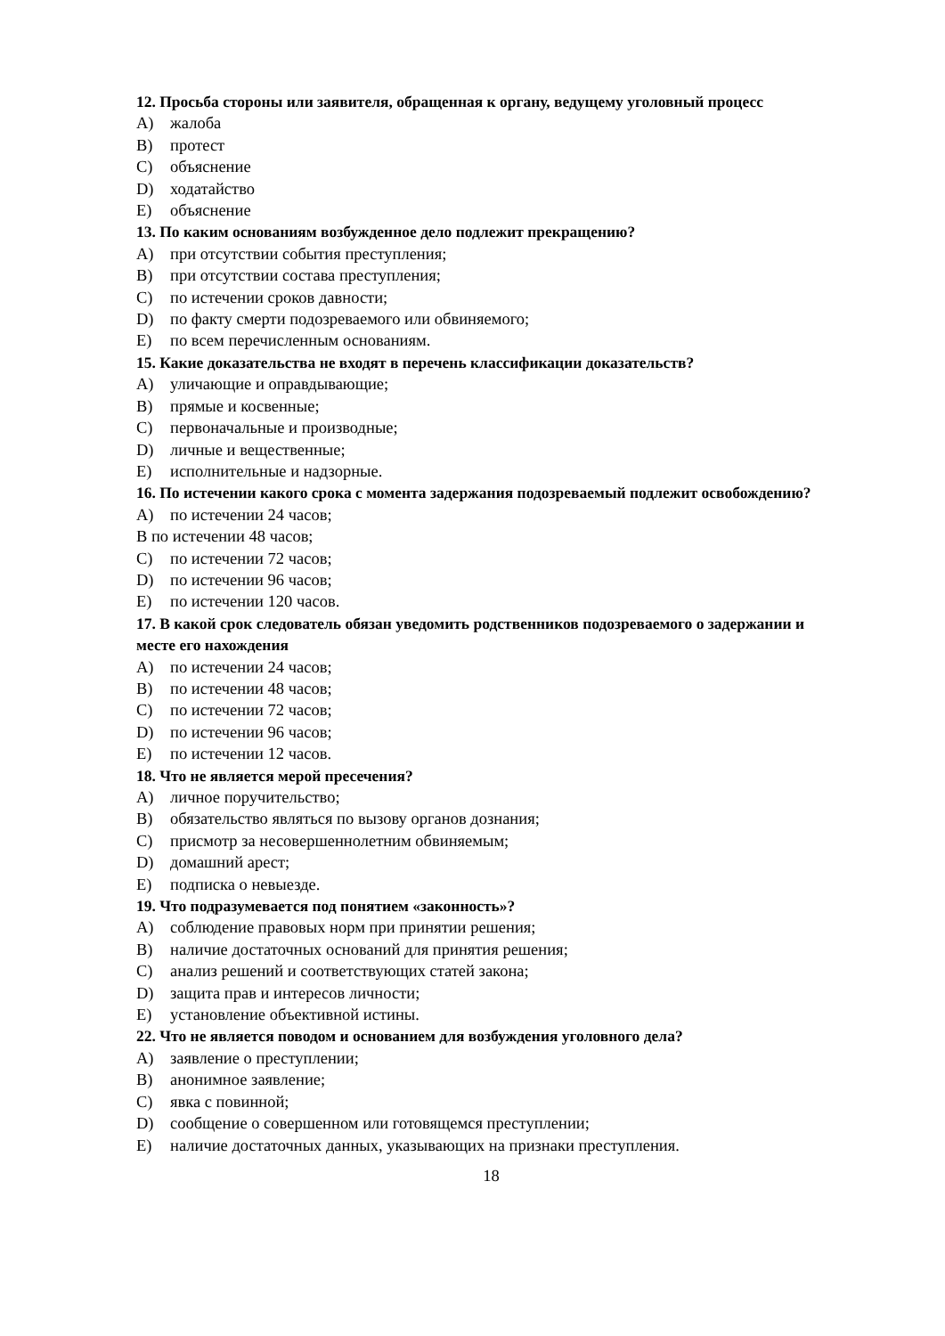12. Просьба стороны или заявителя, обращенная к органу, ведущему уголовный процесс
A) жалоба
B) протест
C) объяснение
D) ходатайство
E) объяснение
13. По каким основаниям возбужденное дело подлежит прекращению?
A) при отсутствии события преступления;
B) при отсутствии состава преступления;
C) по истечении сроков давности;
D) по факту смерти подозреваемого или обвиняемого;
E) по всем перечисленным основаниям.
15. Какие доказательства не входят в перечень классификации доказательств?
A) уличающие и оправдывающие;
B) прямые и косвенные;
C) первоначальные и производные;
D) личные и вещественные;
E) исполнительные и надзорные.
16. По истечении какого срока с момента задержания подозреваемый подлежит освобождению?
A) по истечении 24 часов;
В по истечении 48 часов;
C) по истечении 72 часов;
D) по истечении 96 часов;
E) по истечении 120 часов.
17. В какой срок следователь обязан уведомить родственников подозреваемого о задержании и месте его нахождения
A) по истечении 24 часов;
B) по истечении 48 часов;
C) по истечении 72 часов;
D) по истечении 96 часов;
E) по истечении 12 часов.
18. Что не является мерой пресечения?
A) личное поручительство;
B) обязательство являться по вызову органов дознания;
C) присмотр за несовершеннолетним обвиняемым;
D) домашний арест;
E) подписка о невыезде.
19. Что подразумевается под понятием «законность»?
A) соблюдение правовых норм при принятии решения;
B) наличие достаточных оснований для принятия решения;
C) анализ решений и соответствующих статей закона;
D) защита прав и интересов личности;
E) установление объективной истины.
22. Что не является поводом и основанием для возбуждения уголовного дела?
A) заявление о преступлении;
B) анонимное заявление;
C) явка с повинной;
D) сообщение о совершенном или готовящемся преступлении;
E) наличие достаточных данных, указывающих на признаки преступления.
18